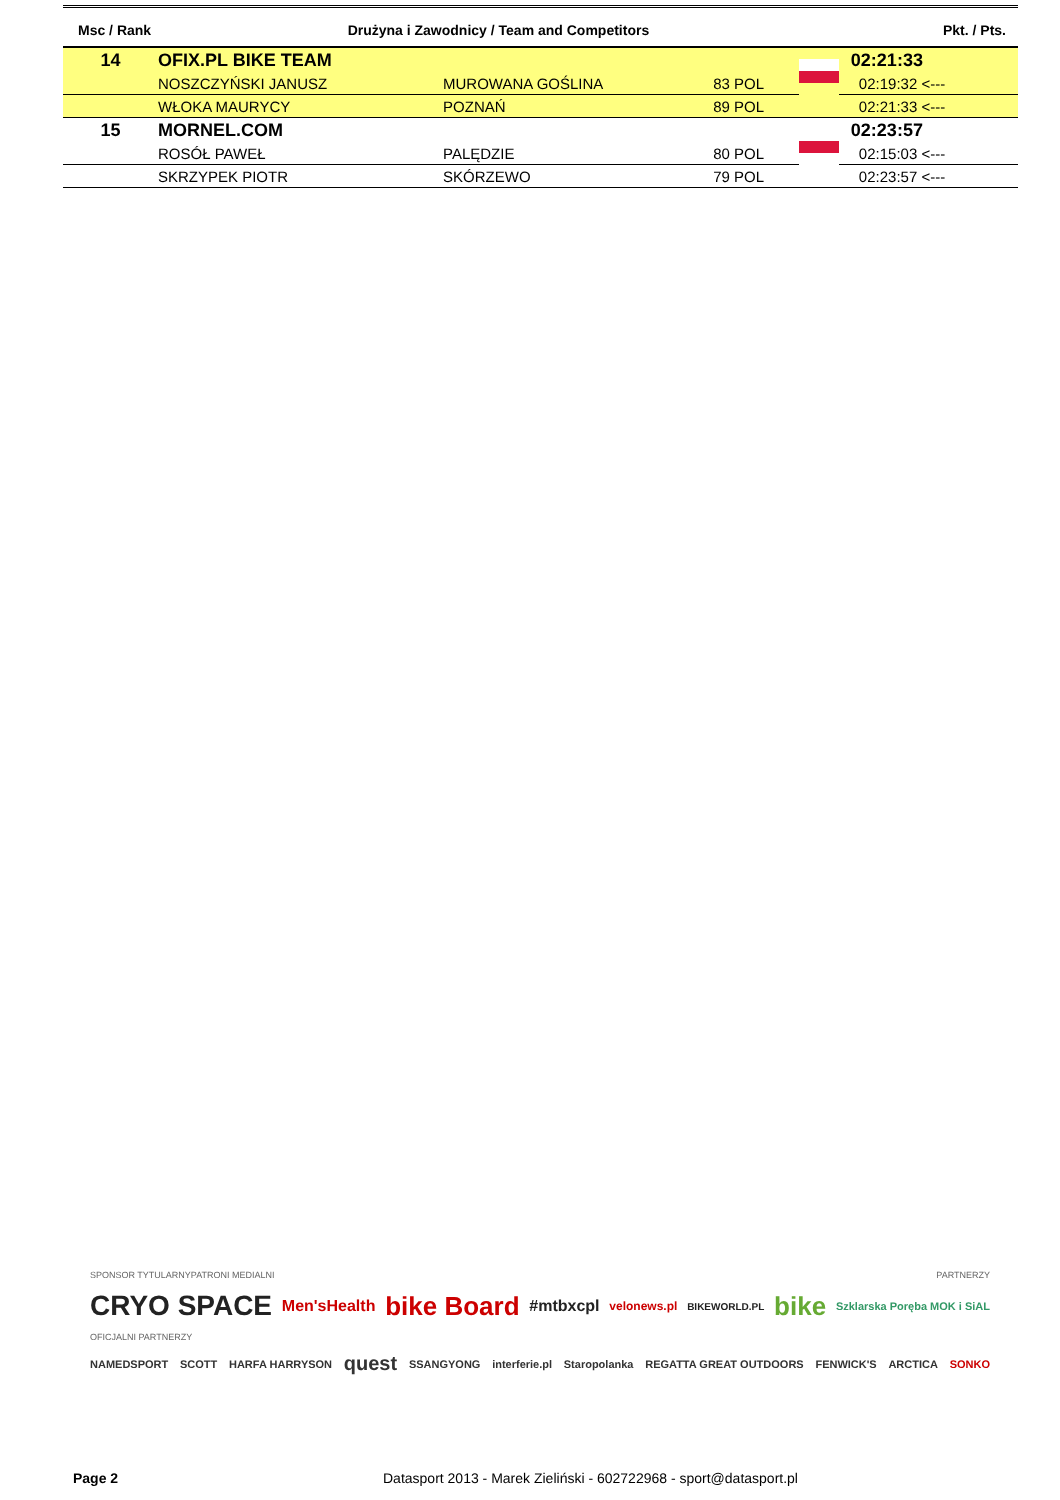| Msc / Rank | Drużyna i Zawodnicy / Team and Competitors | | | | Pkt. / Pts. |
| --- | --- | --- | --- | --- | --- |
| 14 | OFIX.PL BIKE TEAM | | | | 02:21:33 |
| | NOSZCZYŃSKI JANUSZ | MUROWANA GOŚLINA | 83 POL | | 02:19:32 <--- |
| | WŁOKA MAURYCY | POZNAŃ | 89 POL | | 02:21:33 <--- |
| 15 | MORNEL.COM | | | | 02:23:57 |
| | ROSÓŁ PAWEŁ | PALĘDZIE | 80 POL | | 02:15:03 <--- |
| | SKRZYPEK PIOTR | SKÓRZEWO | 79 POL | | 02:23:57 <--- |
SPONSOR TYTULARNY PATRONI MEDIALNI PARTNERZY
CRYO SPACE Men'sHealth bike Board #mtbxcpl velonews.pl BIKEWORLD.PL bike Szklarska Poręba MOK i SiAL
OFICJALNI PARTNERZY
NAMEDSPORT SCOTT HARFA HARRYSON quest SSANGYONG interferie.pl Staropolanka REGATTA GREAT OUTDOORS FENWICK'S ARCTICA SONKO
Page 2 Datasport 2013 - Marek Zieliński - 602722968 - sport@datasport.pl